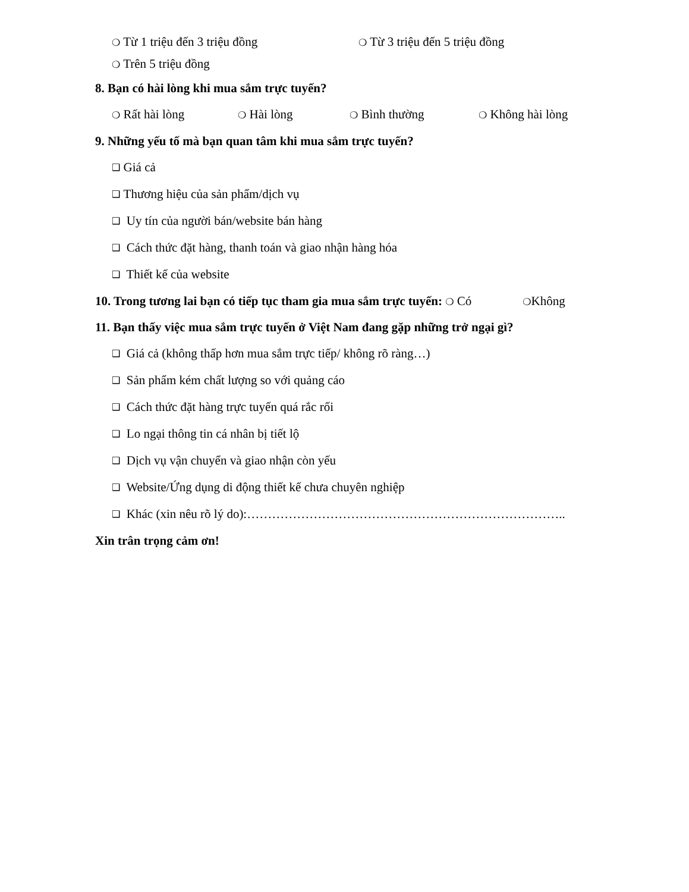❍ Từ 1 triệu đến 3 triệu đồng ❍ Từ 3 triệu đến 5 triệu đồng
❍ Trên 5 triệu đồng
8. Bạn có hài lòng khi mua sắm trực tuyến?
❍ Rất hài lòng ❍ Hài lòng ❍ Bình thường ❍ Không hài lòng
9. Những yếu tố mà bạn quan tâm khi mua sắm trực tuyến?
❑ Giá cả
❑ Thương hiệu của sản phẩm/dịch vụ
❑ Uy tín của người bán/website bán hàng
❑ Cách thức đặt hàng, thanh toán và giao nhận hàng hóa
❑ Thiết kế của website
10. Trong tương lai bạn có tiếp tục tham gia mua sắm trực tuyến: ❍ Có ❍Không
11. Bạn thấy việc mua sắm trực tuyến ở Việt Nam đang gặp những trở ngại gì?
❑ Giá cả (không thấp hơn mua sắm trực tiếp/ không rõ ràng…)
❑ Sản phẩm kém chất lượng so với quảng cáo
❑ Cách thức đặt hàng trực tuyến quá rắc rối
❑ Lo ngại thông tin cá nhân bị tiết lộ
❑ Dịch vụ vận chuyển và giao nhận còn yếu
❑ Website/Ứng dụng di động thiết kế chưa chuyên nghiệp
❑ Khác (xin nêu rõ lý do):…………………………………………………………………..
Xin trân trọng cảm ơn!